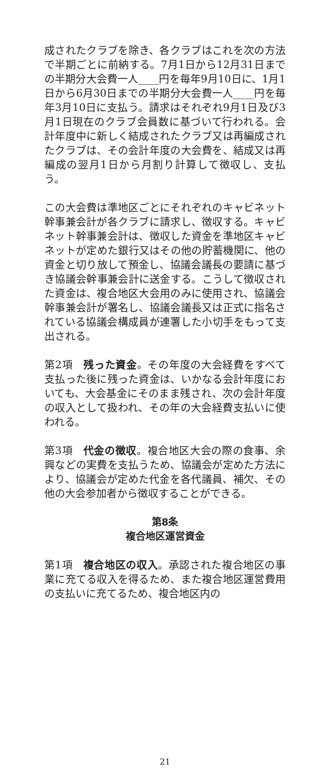成されたクラブを除き、各クラブはこれを次の方法で半期ごとに前納する。7月1日から12月31日までの半期分大会費一人____円を毎年9月10日に、1月1日から6月30日までの半期分大会費一人____円を毎年3月10日に支払う。請求はそれぞれ9月1日及び3月1日現在のクラブ会員数に基づいて行われる。会計年度中に新しく結成されたクラブ又は再編成されたクラブは、その会計年度の大会費を、結成又は再編成の翌月1日から月割り計算して徴収し、支払う。
この大会費は準地区ごとにそれぞれのキャビネット幹事兼会計が各クラブに請求し、徴収する。キャビネット幹事兼会計は、徴収した資金を準地区キャビネットが定めた銀行又はその他の貯蓄機関に、他の資金と切り放して預金し、協議会議長の要請に基づき協議会幹事兼会計に送金する。こうして徴収された資金は、複合地区大会用のみに使用され、協議会幹事兼会計が署名し、協議会議長又は正式に指名されている協議会構成員が連署した小切手をもって支出される。
第2項　残った資金。その年度の大会経費をすべて支払った後に残った資金は、いかなる会計年度においても、大会基金にそのまま残され、次の会計年度の収入として扱われ、その年の大会経費支払いに使われる。
第3項　代金の徴収。複合地区大会の際の食事、余興などの実費を支払うため、協議会が定めた方法により、協議会が定めた代金を各代議員、補欠、その他の大会参加者から徴収することができる。
第8条
複合地区運営資金
第1項　複合地区の収入。承認された複合地区の事業に充てる収入を得るため、また複合地区運営費用の支払いに充てるため、複合地区内の
21